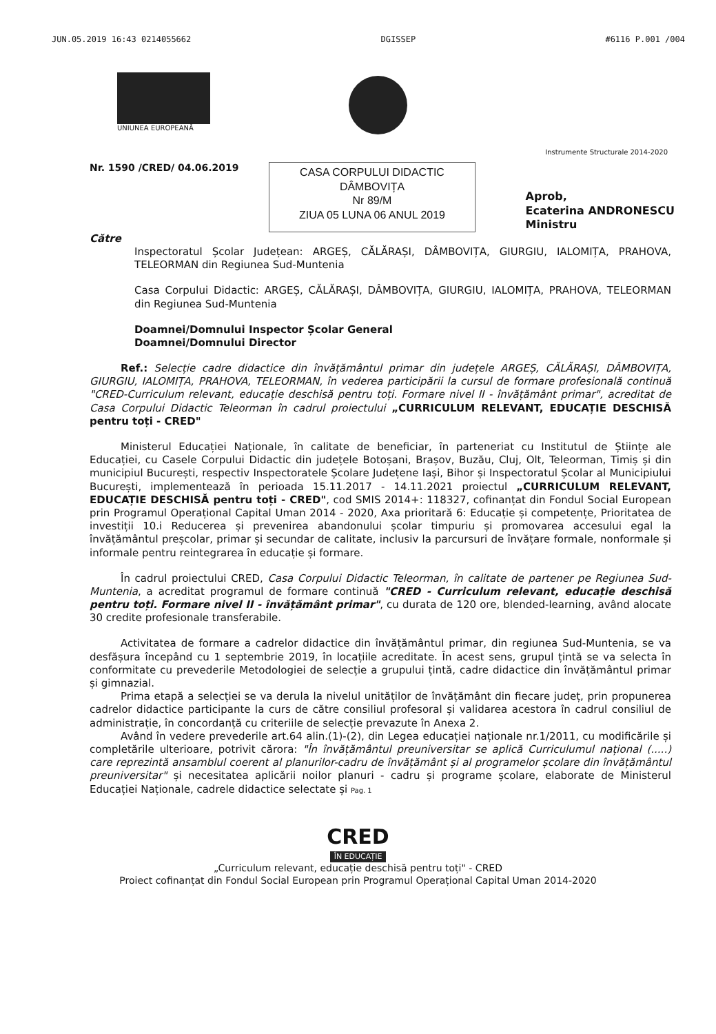JUN.05.2019 16:43 0214055662 DGISSEP #6116 P.001 /004
UNIUNEA EUROPEANĂ
Instrumente Structurale 2014-2020
Nr. 1590 /CRED/ 04.06.2019
CASA CORPULUI DIDACTIC
DÂMBOVIȚA
Nr 89/M
ZIUA 05 LUNA 06 ANUL 2019
Aprob,
Ecaterina ANDRONESCU
Ministru
Către
Inspectoratul Școlar Județean: ARGEȘ, CĂLĂRAȘI, DÂMBOVIȚA, GIURGIU, IALOMIȚA, PRAHOVA, TELEORMAN din Regiunea Sud-Muntenia
Casa Corpului Didactic: ARGEȘ, CĂLĂRAȘI, DÂMBOVIȚA, GIURGIU, IALOMIȚA, PRAHOVA, TELEORMAN din Regiunea Sud-Muntenia
Doamnei/Domnului Inspector Școlar General
Doamnei/Domnului Director
Ref.: Selecție cadre didactice din învățământul primar din județele ARGEȘ, CĂLĂRAȘI, DÂMBOVIȚA, GIURGIU, IALOMIȚA, PRAHOVA, TELEORMAN, în vederea participării la cursul de formare profesională continuă "CRED-Curriculum relevant, educație deschisă pentru toți. Formare nivel II - învățământ primar", acreditat de Casa Corpului Didactic Teleorman în cadrul proiectului „CURRICULUM RELEVANT, EDUCAȚIE DESCHISĂ pentru toți - CRED"
Ministerul Educației Naționale, în calitate de beneficiar, în parteneriat cu Institutul de Științe ale Educației, cu Casele Corpului Didactic din județele Botoșani, Brașov, Buzău, Cluj, Olt, Teleorman, Timiș și din municipiul București, respectiv Inspectoratele Școlare Județene Iași, Bihor și Inspectoratul Școlar al Municipiului București, implementează în perioada 15.11.2017 - 14.11.2021 proiectul „CURRICULUM RELEVANT, EDUCAȚIE DESCHISĂ pentru toți - CRED", cod SMIS 2014+: 118327, cofinanțat din Fondul Social European prin Programul Operațional Capital Uman 2014 - 2020, Axa prioritară 6: Educație și competențe, Prioritatea de investiții 10.i Reducerea și prevenirea abandonului școlar timpuriu și promovarea accesului egal la învățământul preșcolar, primar și secundar de calitate, inclusiv la parcursuri de învățare formale, nonformale și informale pentru reintegrarea în educație și formare.
În cadrul proiectului CRED, Casa Corpului Didactic Teleorman, în calitate de partener pe Regiunea Sud-Muntenia, a acreditat programul de formare continuă "CRED - Curriculum relevant, educație deschisă pentru toți. Formare nivel II - învățământ primar", cu durata de 120 ore, blended-learning, având alocate 30 credite profesionale transferabile.
Activitatea de formare a cadrelor didactice din învățământul primar, din regiunea Sud-Muntenia, se va desfășura începând cu 1 septembrie 2019, în locațiile acreditate. În acest sens, grupul țintă se va selecta în conformitate cu prevederile Metodologiei de selecție a grupului țintă, cadre didactice din învățământul primar și gimnazial.
Prima etapă a selecției se va derula la nivelul unităților de învățământ din fiecare județ, prin propunerea cadrelor didactice participante la curs de către consiliul profesoral și validarea acestora în cadrul consiliul de administrație, în concordanță cu criteriile de selecție prevazute în Anexa 2.
Având în vedere prevederile art.64 alin.(1)-(2), din Legea educației naționale nr.1/2011, cu modificările și completările ulterioare, potrivit cărora: "În învățământul preuniversitar se aplică Curriculumul național (.....) care reprezintă ansamblul coerent al planurilor-cadru de învățământ și al programelor școlare din învățământul preuniversitar" și necesitatea aplicării noilor planuri - cadru și programe școlare, elaborate de Ministerul Educației Naționale, cadrele didactice selectate și Pag. 1
CRED
ÎN EDUCAȚIE
„Curriculum relevant, educație deschisă pentru toți" - CRED
Proiect cofinanțat din Fondul Social European prin Programul Operațional Capital Uman 2014-2020